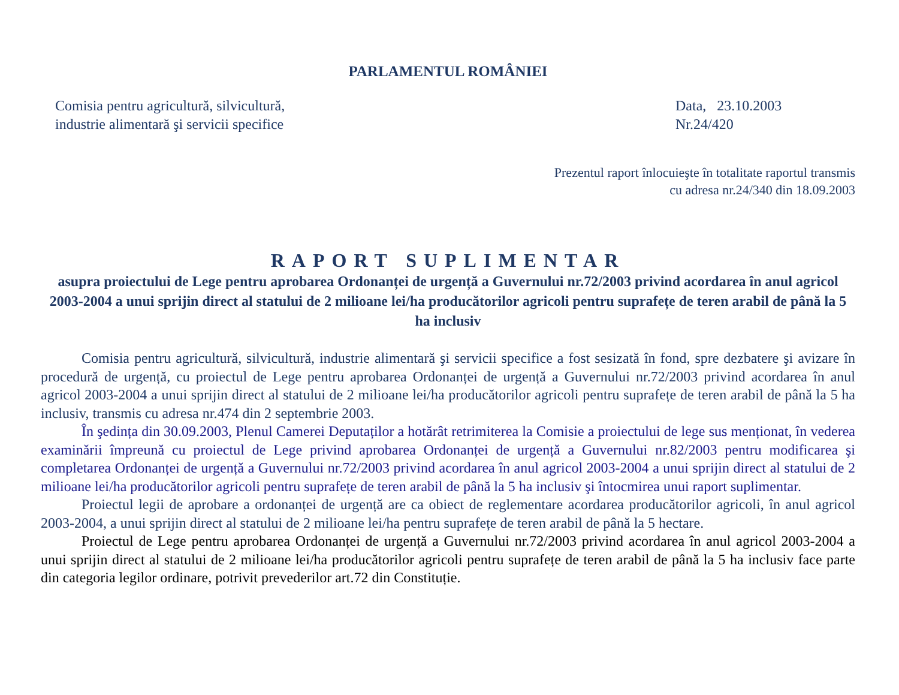PARLAMENTUL ROMÂNIEI
Comisia pentru agricultură, silvicultură,
industrie alimentară şi servicii specifice
Data, 23.10.2003
Nr.24/420
Prezentul raport înlocuieşte în totalitate raportul transmis
cu adresa nr.24/340 din 18.09.2003
RAPORT SUPLIMENTAR
asupra proiectului de Lege pentru aprobarea Ordonanței de urgență a Guvernului nr.72/2003 privind acordarea în anul agricol 2003-2004 a unui sprijin direct al statului de 2 milioane lei/ha producătorilor agricoli pentru suprafețe de teren arabil de până la 5 ha inclusiv
Comisia pentru agricultură, silvicultură, industrie alimentară şi servicii specifice a fost sesizată în fond, spre dezbatere şi avizare în procedură de urgență, cu proiectul de Lege pentru aprobarea Ordonanței de urgență a Guvernului nr.72/2003 privind acordarea în anul agricol 2003-2004 a unui sprijin direct al statului de 2 milioane lei/ha producătorilor agricoli pentru suprafețe de teren arabil de până la 5 ha inclusiv, transmis cu adresa nr.474 din 2 septembrie 2003.
În şedința din 30.09.2003, Plenul Camerei Deputaților a hotărât retrimiterea la Comisie a proiectului de lege sus menționat, în vederea examinării împreună cu proiectul de Lege privind aprobarea Ordonanței de urgență a Guvernului nr.82/2003 pentru modificarea şi completarea Ordonanței de urgență a Guvernului nr.72/2003 privind acordarea în anul agricol 2003-2004 a unui sprijin direct al statului de 2 milioane lei/ha producătorilor agricoli pentru suprafețe de teren arabil de până la 5 ha inclusiv şi întocmirea unui raport suplimentar.
Proiectul legii de aprobare a ordonanței de urgență are ca obiect de reglementare acordarea producătorilor agricoli, în anul agricol 2003-2004, a unui sprijin direct al statului de 2 milioane lei/ha pentru suprafețe de teren arabil de până la 5 hectare.
Proiectul de Lege pentru aprobarea Ordonanței de urgență a Guvernului nr.72/2003 privind acordarea în anul agricol 2003-2004 a unui sprijin direct al statului de 2 milioane lei/ha producătorilor agricoli pentru suprafețe de teren arabil de până la 5 ha inclusiv face parte din categoria legilor ordinare, potrivit prevederilor art.72 din Constituție.